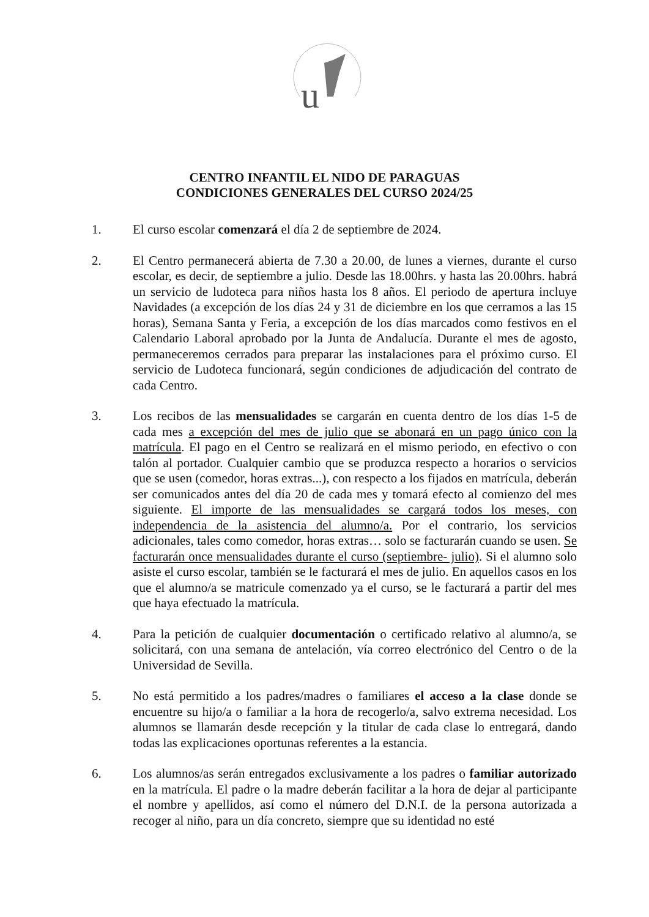u
CENTRO INFANTIL EL NIDO DE PARAGUAS
CONDICIONES GENERALES DEL CURSO 2024/25
1. El curso escolar comenzará el día 2 de septiembre de 2024.
2. El Centro permanecerá abierta de 7.30 a 20.00, de lunes a viernes, durante el curso escolar, es decir, de septiembre a julio. Desde las 18.00hrs. y hasta las 20.00hrs. habrá un servicio de ludoteca para niños hasta los 8 años. El periodo de apertura incluye Navidades (a excepción de los días 24 y 31 de diciembre en los que cerramos a las 15 horas), Semana Santa y Feria, a excepción de los días marcados como festivos en el Calendario Laboral aprobado por la Junta de Andalucía. Durante el mes de agosto, permaneceremos cerrados para preparar las instalaciones para el próximo curso. El servicio de Ludoteca funcionará, según condiciones de adjudicación del contrato de cada Centro.
3. Los recibos de las mensualidades se cargarán en cuenta dentro de los días 1-5 de cada mes a excepción del mes de julio que se abonará en un pago único con la matrícula. El pago en el Centro se realizará en el mismo periodo, en efectivo o con talón al portador. Cualquier cambio que se produzca respecto a horarios o servicios que se usen (comedor, horas extras...), con respecto a los fijados en matrícula, deberán ser comunicados antes del día 20 de cada mes y tomará efecto al comienzo del mes siguiente. El importe de las mensualidades se cargará todos los meses, con independencia de la asistencia del alumno/a. Por el contrario, los servicios adicionales, tales como comedor, horas extras… solo se facturarán cuando se usen. Se facturarán once mensualidades durante el curso (septiembre- julio). Si el alumno solo asiste el curso escolar, también se le facturará el mes de julio. En aquellos casos en los que el alumno/a se matricule comenzado ya el curso, se le facturará a partir del mes que haya efectuado la matrícula.
4. Para la petición de cualquier documentación o certificado relativo al alumno/a, se solicitará, con una semana de antelación, vía correo electrónico del Centro o de la Universidad de Sevilla.
5. No está permitido a los padres/madres o familiares el acceso a la clase donde se encuentre su hijo/a o familiar a la hora de recogerlo/a, salvo extrema necesidad. Los alumnos se llamarán desde recepción y la titular de cada clase lo entregará, dando todas las explicaciones oportunas referentes a la estancia.
6. Los alumnos/as serán entregados exclusivamente a los padres o familiar autorizado en la matrícula. El padre o la madre deberán facilitar a la hora de dejar al participante el nombre y apellidos, así como el número del D.N.I. de la persona autorizada a recoger al niño, para un día concreto, siempre que su identidad no esté